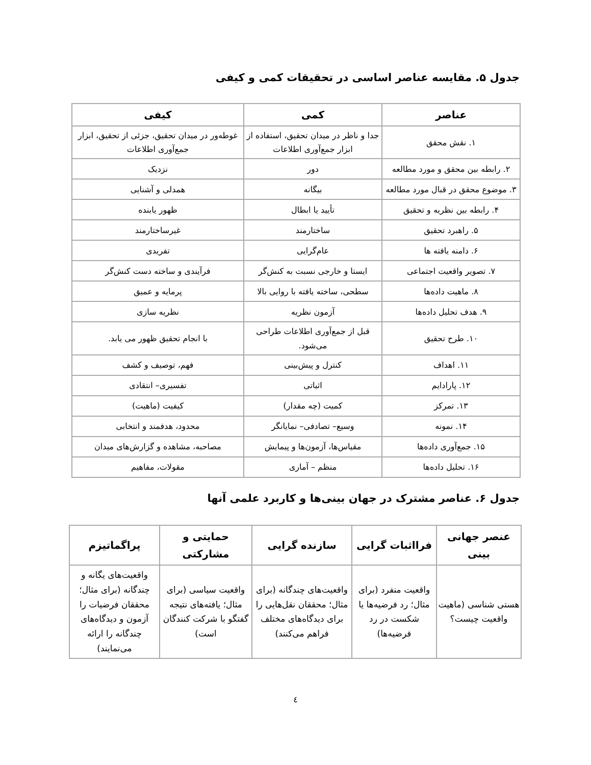جدول ۵. مقایسه عناصر اساسی در تحقیقات کمی و کیفی
| عناصر | کمی | کیفی |
| --- | --- | --- |
| ۱. نقش محقق | جدا و ناظر در میدان تحقیق، استفاده از ابزار جمع‌آوری اطلاعات | غوطه‌ور در میدان تحقیق، جزئی از تحقیق، ابزار جمع‌آوری اطلاعات |
| ۲. رابطه بین محقق و مورد مطالعه | دور | نزدیک |
| ۳. موضوع محقق در قبال مورد مطالعه | بیگانه | همدلی و آشنایی |
| ۴. رابطه بین نظریه و تحقیق | تأیید یا ابطال | ظهور یابنده |
| ۵. راهبرد تحقیق | ساختارمند | غیرساختارمند |
| ۶. دامنه یافته ها | عام‌گرایی | تفریدی |
| ۷. تصویر واقعیت اجتماعی | ایستا و خارجی نسبت به کنش‌گر | فرآیندی و ساخته دست کنش‌گر |
| ۸. ماهیت داده‌ها | سطحی، ساخته یافته با روایی بالا | پرمایه و عمیق |
| ۹. هدف تحلیل داده‌ها | آزمون نظریه | نظریه سازی |
| ۱۰. طرح تحقیق | قبل از جمع‌آوری اطلاعات طراحی می‌شود. | با انجام تحقیق ظهور می یابد. |
| ۱۱. اهداف | کنترل و پیش‌بینی | فهم، توصیف و کشف |
| ۱۲. پارادایم | اثباتی | تفسیری– انتقادی |
| ۱۳. تمرکز | کمیت (چه مقدار) | کیفیت (ماهیت) |
| ۱۴. نمونه | وسیع– تصادفی– نمایانگر | محدود، هدفمند و انتخابی |
| ۱۵. جمع‌آوری داده‌ها | مقیاس‌ها، آزمون‌ها و پیمایش | مصاحبه، مشاهده و گزارش‌های میدان |
| ۱۶. تحلیل داده‌ها | منظم – آماری | مقولات، مفاهیم |
جدول ۶. عناصر مشترک در جهان بینی‌ها و کاربرد علمی آنها
| عنصر جهانی بینی | فرااثبات گرایی | سازنده گرایی | حمایتی و مشارکتی | پراگماتیزم |
| --- | --- | --- | --- | --- |
| هستی شناسی (ماهیت واقعیت چیست؟ | واقعیت منفرد (برای مثال؛ رد فرضیه‌ها یا شکست در رد فرضیه‌ها) | واقعیت‌های چندگانه (برای مثال؛ محققان نقل‌هایی را برای دیدگاه‌های مختلف فراهم می‌کنند) | واقعیت سیاسی (برای مثال؛ یافته‌های نتیجه گفتگو با شرکت کنندگان است) | واقعیت‌های یگانه و چندگانه (برای مثال؛ محققان فرضیات را آزمون و دیدگاه‌های چندگانه را ارائه می‌نمایند) |
٤